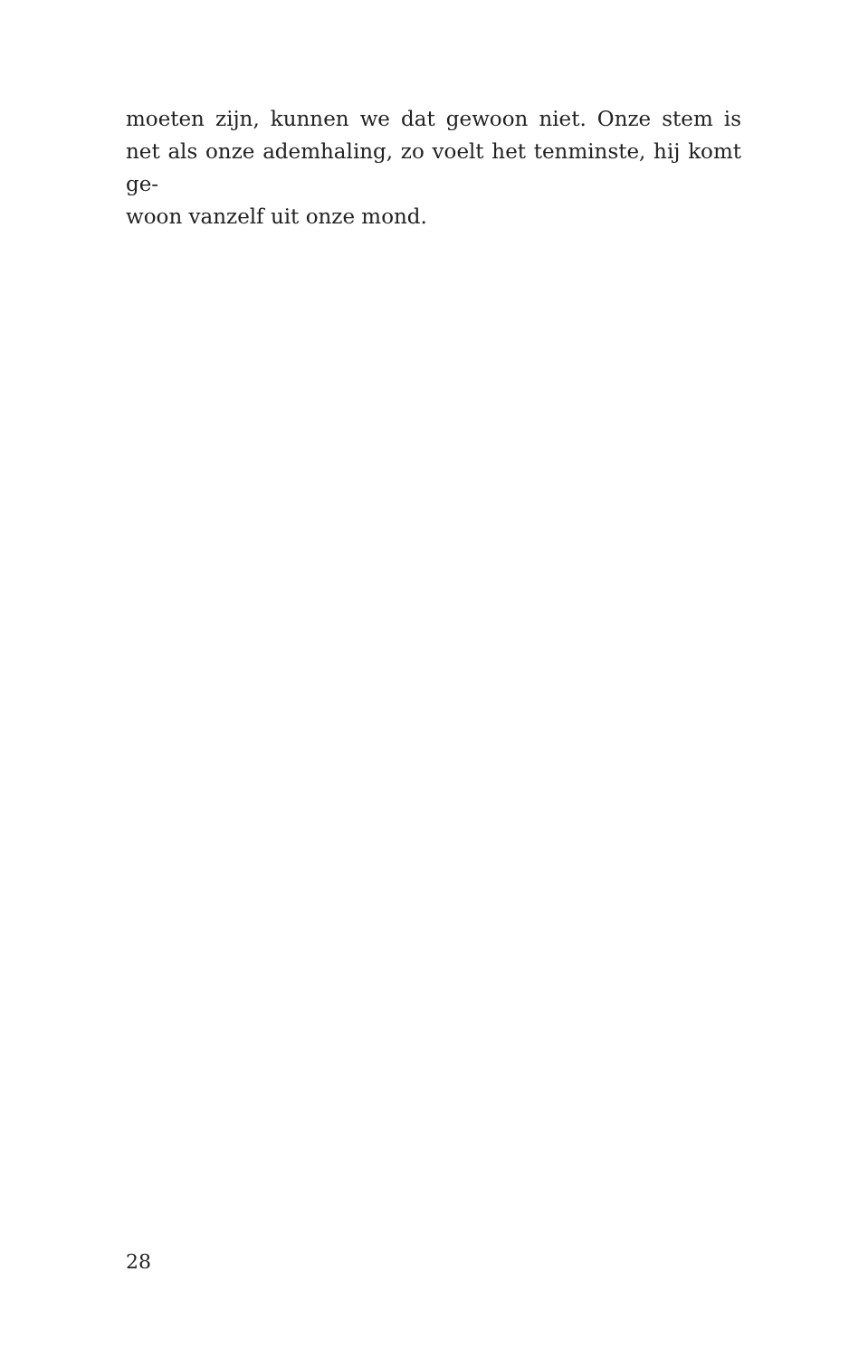moeten zijn, kunnen we dat gewoon niet. Onze stem is net als onze ademhaling, zo voelt het tenminste, hij komt ge-
woon vanzelf uit onze mond.
28